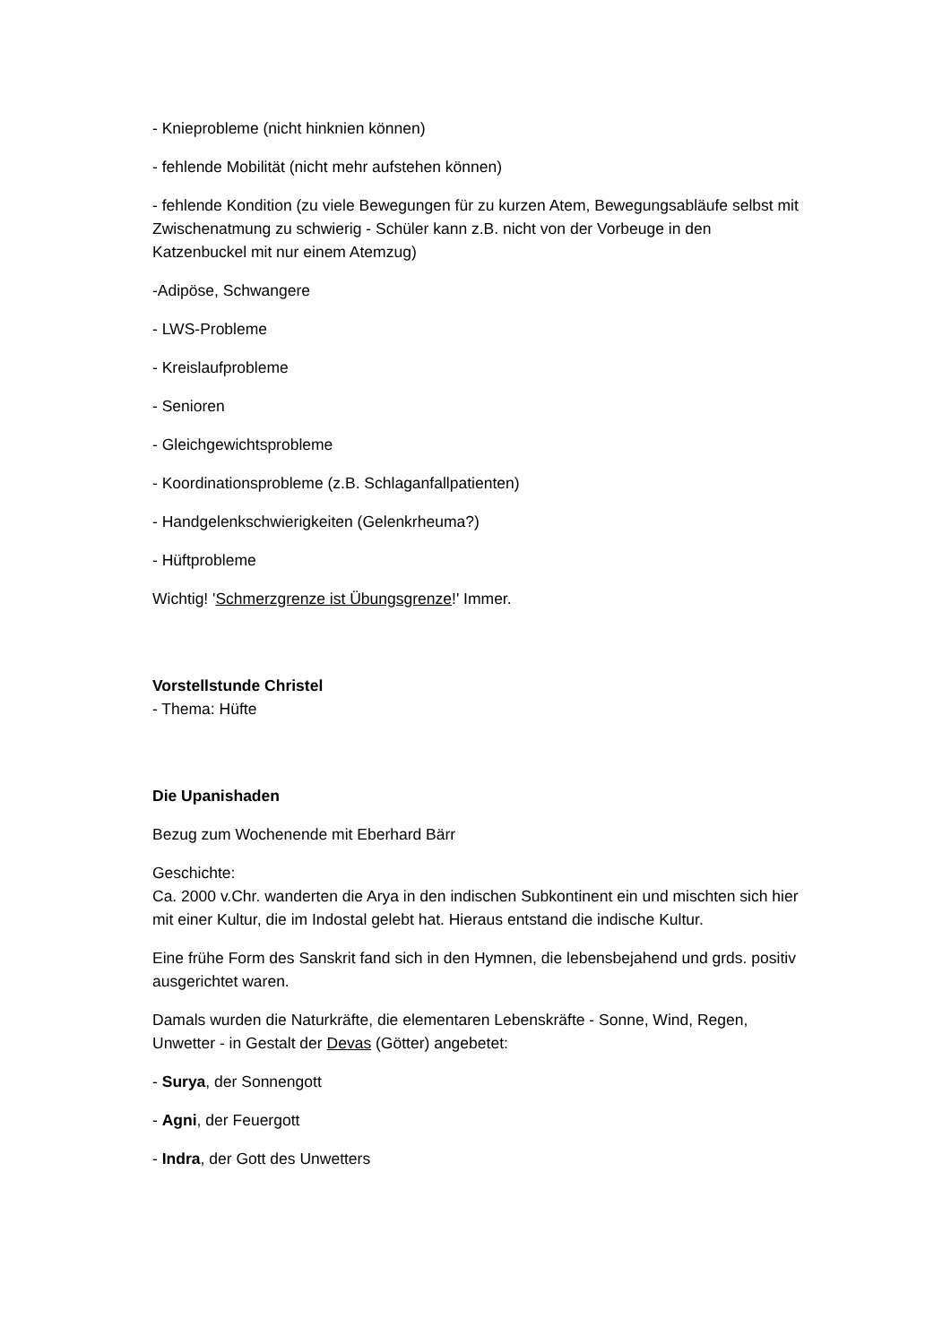- Knieprobleme (nicht hinknien können)
- fehlende Mobilität (nicht mehr aufstehen können)
- fehlende Kondition (zu viele Bewegungen für zu kurzen Atem, Bewegungsabläufe selbst mit Zwischenatmung zu schwierig - Schüler kann z.B. nicht von der Vorbeuge in den Katzenbuckel mit nur einem Atemzug)
-Adipöse, Schwangere
- LWS-Probleme
- Kreislaufprobleme
- Senioren
- Gleichgewichtsprobleme
- Koordinationsprobleme (z.B. Schlaganfallpatienten)
- Handgelenkschwierigkeiten (Gelenkrheuma?)
- Hüftprobleme
Wichtig! 'Schmerzgrenze ist Übungsgrenze!' Immer.
Vorstellstunde Christel
- Thema: Hüfte
Die Upanishaden
Bezug zum Wochenende mit Eberhard Bärr
Geschichte:
Ca. 2000 v.Chr. wanderten die Arya in den indischen Subkontinent ein und mischten sich hier mit einer Kultur, die im Indostal gelebt hat. Hieraus entstand die indische Kultur.
Eine frühe Form des Sanskrit fand sich in den Hymnen, die lebensbejahend und grds. positiv ausgerichtet waren.
Damals wurden die Naturkräfte, die elementaren Lebenskräfte - Sonne, Wind, Regen, Unwetter - in Gestalt der Devas (Götter) angebetet:
- Surya, der Sonnengott
- Agni, der Feuergott
- Indra, der Gott des Unwetters